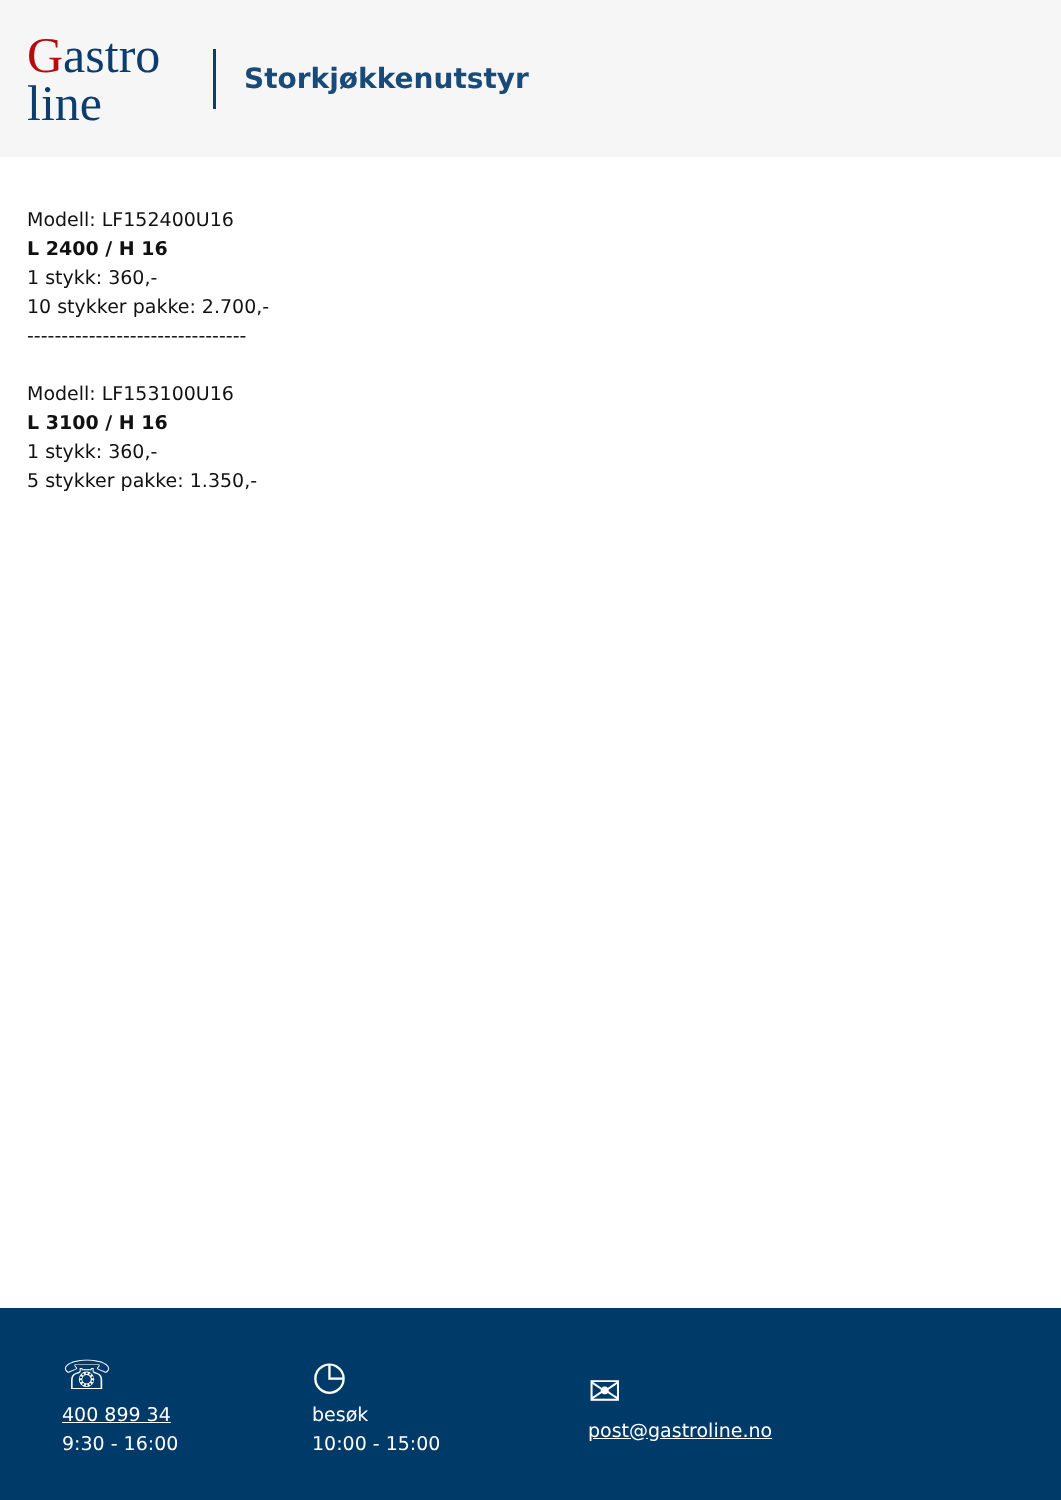Gastro
line
Storkjøkkenutstyr
Modell: LF152400U16
L 2400 / H 16
1 stykk: 360,-
10 stykker pakke: 2.700,-
--------------------------------
Modell: LF153100U16
L 3100 / H 16
1 stykk: 360,-
5 stykker pakke: 1.350,-
☏
400 899 34
9:30 - 16:00
◷
besøk
10:00 - 15:00
✉
post@gastroline.no